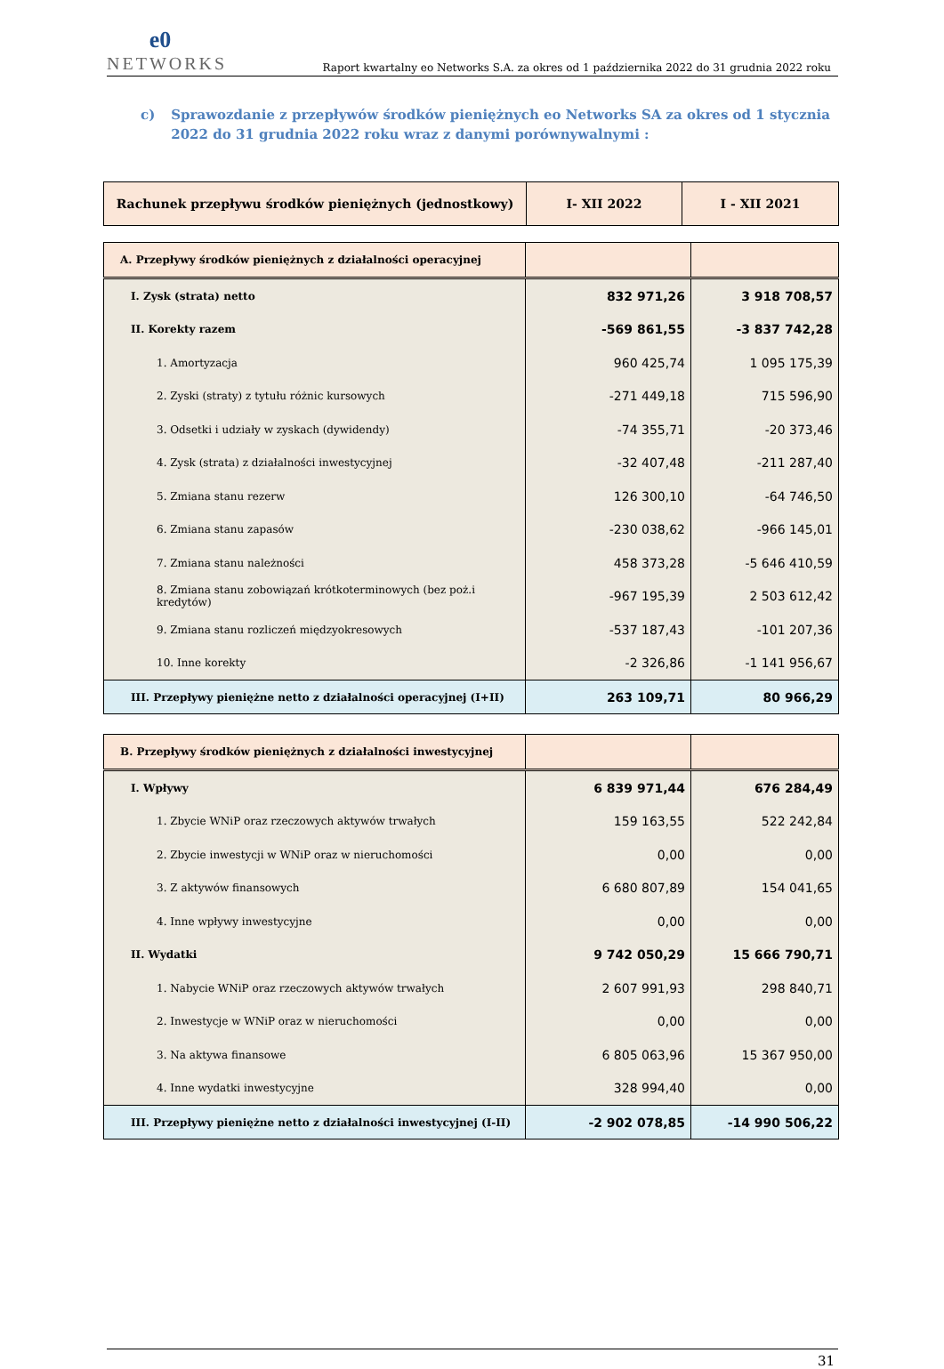e0
NETWORKS
Raport kwartalny eo Networks S.A. za okres od 1 października 2022 do 31 grudnia 2022 roku
c) Sprawozdanie z przepływów środków pieniężnych eo Networks SA za okres od 1 stycznia 2022 do 31 grudnia 2022 roku wraz z danymi porównywalnymi :
| Rachunek przepływu środków pieniężnych (jednostkowy) | I- XII 2022 | I - XII 2021 |
| --- | --- | --- |
| A. Przepływy środków pieniężnych z działalności operacyjnej | | |
| I. Zysk (strata) netto | 832 971,26 | 3 918 708,57 |
| II. Korekty razem | -569 861,55 | -3 837 742,28 |
| 1. Amortyzacja | 960 425,74 | 1 095 175,39 |
| 2. Zyski (straty) z tytułu różnic kursowych | -271 449,18 | 715 596,90 |
| 3. Odsetki i udziały w zyskach (dywidendy) | -74 355,71 | -20 373,46 |
| 4. Zysk (strata) z działalności inwestycyjnej | -32 407,48 | -211 287,40 |
| 5. Zmiana stanu rezerw | 126 300,10 | -64 746,50 |
| 6. Zmiana stanu zapasów | -230 038,62 | -966 145,01 |
| 7. Zmiana stanu należności | 458 373,28 | -5 646 410,59 |
| 8. Zmiana stanu zobowiązań krótkoterminowych (bez poż.i kredytów) | -967 195,39 | 2 503 612,42 |
| 9. Zmiana stanu rozliczeń międzyokresowych | -537 187,43 | -101 207,36 |
| 10. Inne korekty | -2 326,86 | -1 141 956,67 |
| III. Przepływy pieniężne netto z działalności operacyjnej (I+II) | 263 109,71 | 80 966,29 |
| B. Przepływy środków pieniężnych z działalności inwestycyjnej | | |
| I. Wpływy | 6 839 971,44 | 676 284,49 |
| 1. Zbycie WNiP oraz rzeczowych aktywów trwałych | 159 163,55 | 522 242,84 |
| 2. Zbycie inwestycji w WNiP oraz w nieruchomości | 0,00 | 0,00 |
| 3. Z aktywów finansowych | 6 680 807,89 | 154 041,65 |
| 4. Inne wpływy inwestycyjne | 0,00 | 0,00 |
| II. Wydatki | 9 742 050,29 | 15 666 790,71 |
| 1. Nabycie WNiP oraz rzeczowych aktywów trwałych | 2 607 991,93 | 298 840,71 |
| 2. Inwestycje w WNiP oraz w nieruchomości | 0,00 | 0,00 |
| 3. Na aktywa finansowe | 6 805 063,96 | 15 367 950,00 |
| 4. Inne wydatki inwestycyjne | 328 994,40 | 0,00 |
| III. Przepływy pieniężne netto z działalności inwestycyjnej (I-II) | -2 902 078,85 | -14 990 506,22 |
31